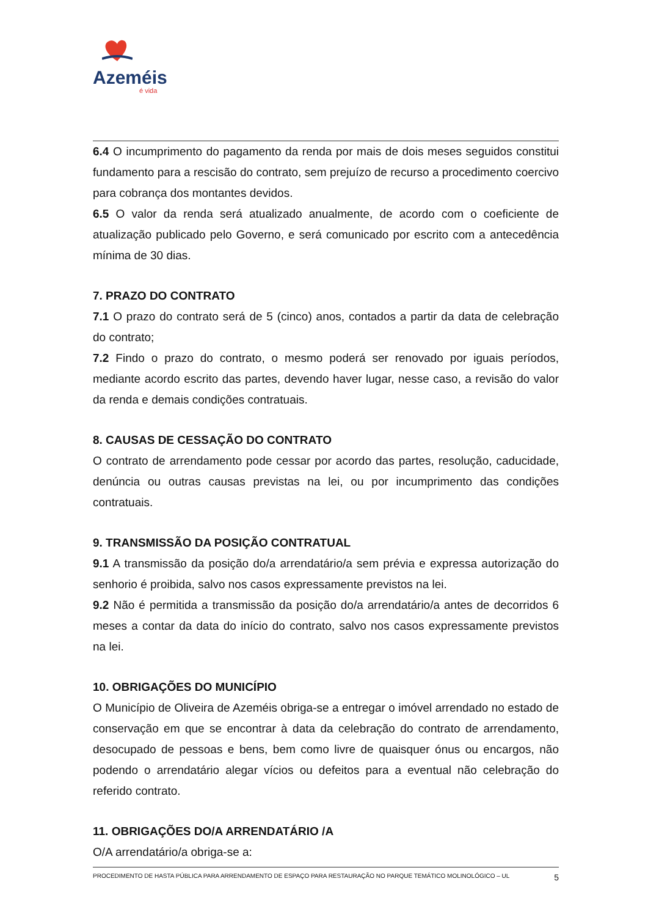Azeméis
é vida
6.4 O incumprimento do pagamento da renda por mais de dois meses seguidos constitui fundamento para a rescisão do contrato, sem prejuízo de recurso a procedimento coercivo para cobrança dos montantes devidos.
6.5 O valor da renda será atualizado anualmente, de acordo com o coeficiente de atualização publicado pelo Governo, e será comunicado por escrito com a antecedência mínima de 30 dias.
7. PRAZO DO CONTRATO
7.1 O prazo do contrato será de 5 (cinco) anos, contados a partir da data de celebração do contrato;
7.2 Findo o prazo do contrato, o mesmo poderá ser renovado por iguais períodos, mediante acordo escrito das partes, devendo haver lugar, nesse caso, a revisão do valor da renda e demais condições contratuais.
8. CAUSAS DE CESSAÇÃO DO CONTRATO
O contrato de arrendamento pode cessar por acordo das partes, resolução, caducidade, denúncia ou outras causas previstas na lei, ou por incumprimento das condições contratuais.
9. TRANSMISSÃO DA POSIÇÃO CONTRATUAL
9.1 A transmissão da posição do/a arrendatário/a sem prévia e expressa autorização do senhorio é proibida, salvo nos casos expressamente previstos na lei.
9.2 Não é permitida a transmissão da posição do/a arrendatário/a antes de decorridos 6 meses a contar da data do início do contrato, salvo nos casos expressamente previstos na lei.
10. OBRIGAÇÕES DO MUNICÍPIO
O Município de Oliveira de Azeméis obriga-se a entregar o imóvel arrendado no estado de conservação em que se encontrar à data da celebração do contrato de arrendamento, desocupado de pessoas e bens, bem como livre de quaisquer ónus ou encargos, não podendo o arrendatário alegar vícios ou defeitos para a eventual não celebração do referido contrato.
11. OBRIGAÇÕES DO/A ARRENDATÁRIO /A
O/A arrendatário/a obriga-se a:
PROCEDIMENTO DE HASTA PÚBLICA PARA ARRENDAMENTO DE ESPAÇO PARA RESTAURAÇÃO NO PARQUE TEMÁTICO MOLINOLÓGICO – UL 5